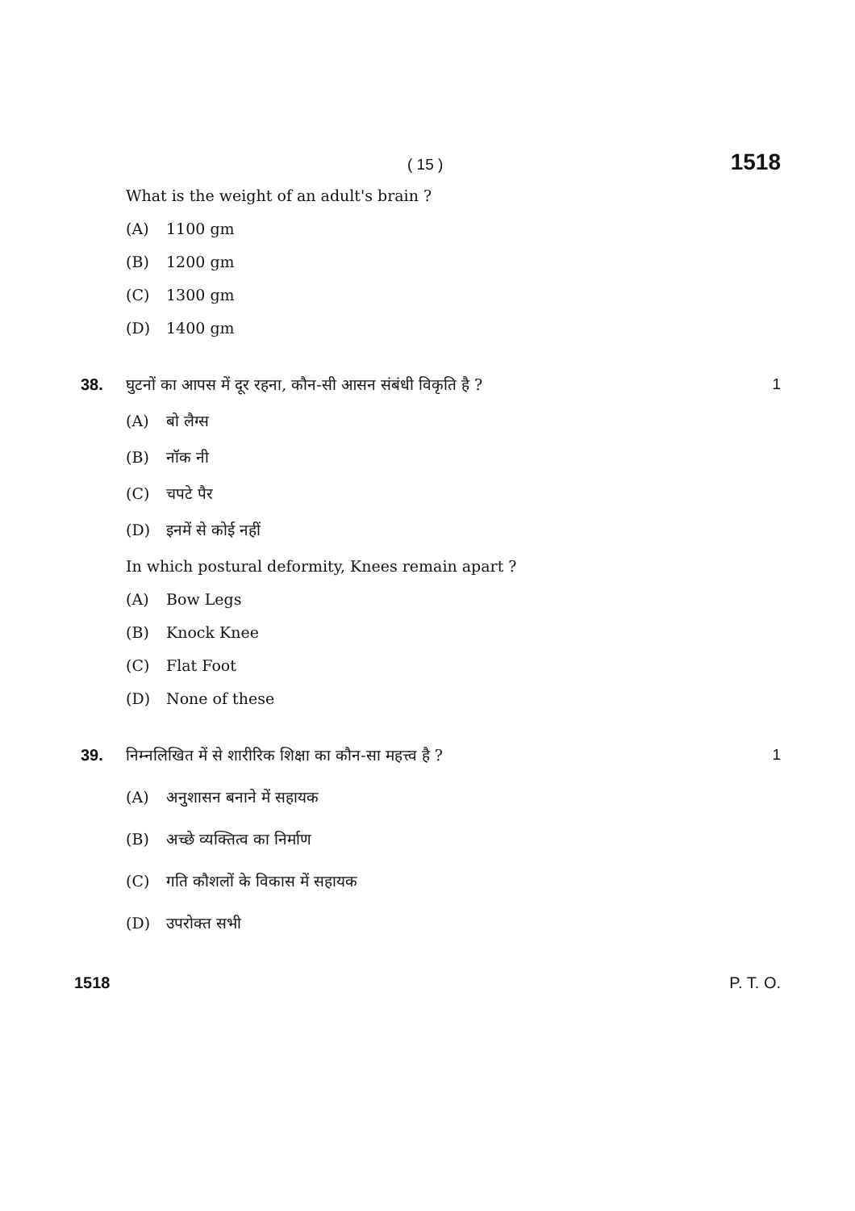( 15 ) 1518
What is the weight of an adult's brain ?
(A) 1100 gm
(B) 1200 gm
(C) 1300 gm
(D) 1400 gm
38. घुटनों का आपस में दूर रहना, कौन-सी आसन संबंधी विकृति है ? 1
(A) बो लैग्स
(B) नॉक नी
(C) चपटे पैर
(D) इनमें से कोई नहीं
In which postural deformity, Knees remain apart ?
(A) Bow Legs
(B) Knock Knee
(C) Flat Foot
(D) None of these
39. निम्नलिखित में से शारीरिक शिक्षा का कौन-सा महत्त्व है ? 1
(A) अनुशासन बनाने में सहायक
(B) अच्छे व्यक्तित्व का निर्माण
(C) गति कौशलों के विकास में सहायक
(D) उपरोक्त सभी
1518 P. T. O.